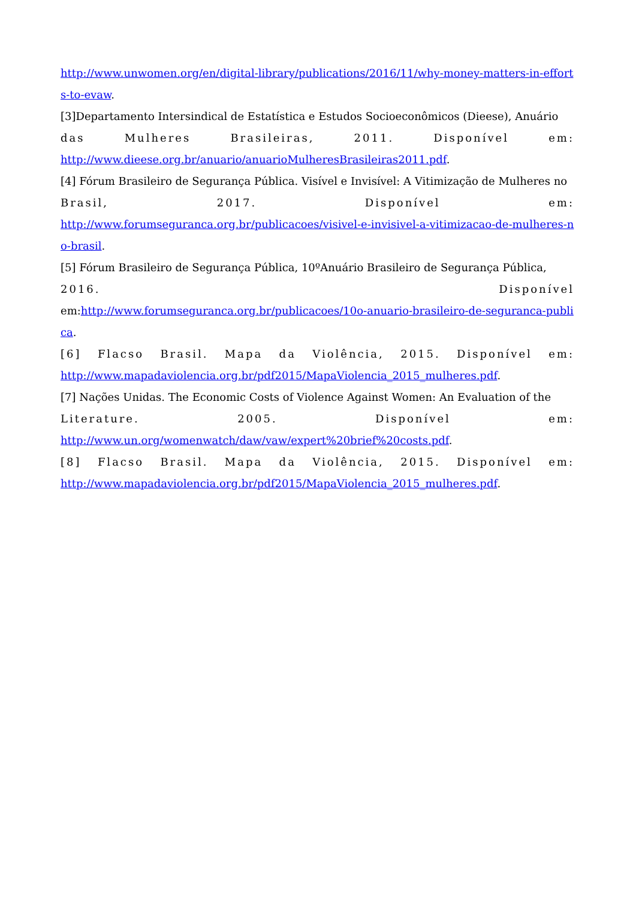http://www.unwomen.org/en/digital-library/publications/2016/11/why-money-matters-in-efforts-to-evaw.
[3]Departamento Intersindical de Estatística e Estudos Socioeconômicos (Dieese), Anuário
das Mulheres Brasileiras, 2011. Disponível em:
http://www.dieese.org.br/anuario/anuarioMulheresBrasileiras2011.pdf.
[4] Fórum Brasileiro de Segurança Pública. Visível e Invisível: A Vitimização de Mulheres no
Brasil, 2017. Disponível em:
http://www.forumseguranca.org.br/publicacoes/visivel-e-invisivel-a-vitimizacao-de-mulheres-no-brasil.
[5] Fórum Brasileiro de Segurança Pública, 10ºAnuário Brasileiro de Segurança Pública,
2016. Disponível
em:http://www.forumseguranca.org.br/publicacoes/10o-anuario-brasileiro-de-seguranca-publica.
[6] Flacso Brasil. Mapa da Violência, 2015. Disponível em:
http://www.mapadaviolencia.org.br/pdf2015/MapaViolencia_2015_mulheres.pdf.
[7] Nações Unidas. The Economic Costs of Violence Against Women: An Evaluation of the
Literature. 2005. Disponível em:
http://www.un.org/womenwatch/daw/vaw/expert%20brief%20costs.pdf.
[8] Flacso Brasil. Mapa da Violência, 2015. Disponível em:
http://www.mapadaviolencia.org.br/pdf2015/MapaViolencia_2015_mulheres.pdf.